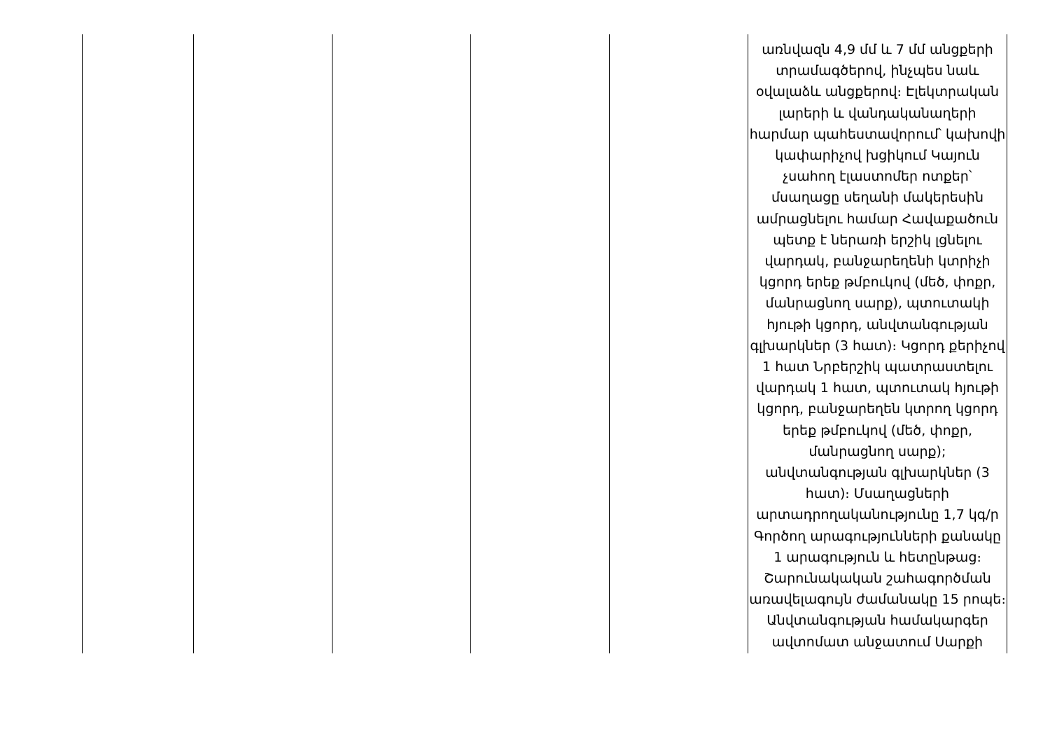| | | | | | առնվազն 4,9 մմ և 7 մմ անցքերի տրամագծերով, ինչպես նաև օվալաձև անցքերով։ Էլեկտրական լարերի և վանդականաղերի հարմար պահեստավորում՝ կախովի կափարիչով խցիկում Կայուն չսահող էլաստոմեր ոտքեր՝ մսաղացը սեղանի մակերեսին ամրացնելու համար Հավաքածուն պետք է ներառի երշիկ լցնելու վարդակ, բանջարեղենի կտրիչի կցորդ երեք թմբուկով (մեծ, փոքր, մանրացնող սարք), պտուտակի հյութի կցորդ, անվտանգության գլխարկներ (3 հատ)։ Կցորդ քերիչով 1 հատ Նրբերշիկ պատրաստելու վարդակ 1 հատ, պտուտակ հյութի կցորդ, բանջարեղեն կտրող կցորդ երեք թմբուկով (մեծ, փոքր, մանրացնող սարք); անվտանգության գլխարկներ (3 հատ)։ Մսաղացների արտադրողականությունը 1,7 կգ/ր Գործող արագությունների քանակը 1 արագություն և հետընթաց։ Շարունակական շահագործման առավելագույն ժամանակը 15 րոպե։ Անվտանգության համակարգեր ավտոմատ անջատում Սարքի |